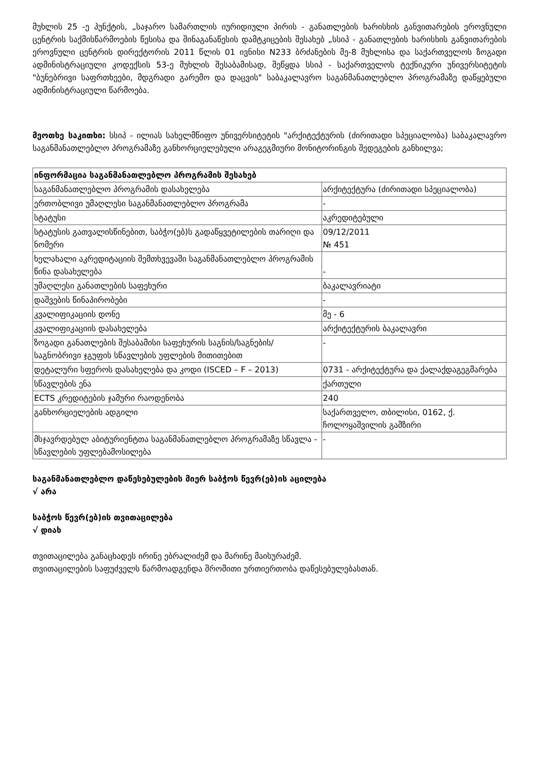მუხლის 25 -ე პუნქტის, „საჯარო სამართლის იურიდიული პირის - განათლების ხარისხის განვითარების ეროვნული ცენტრის საქმისწარმოების წესისა და შინაგანაწესის დამტკიცების შესახებ „სსიპ - განათლების ხარისხის განვითარების ეროვნული ცენტრის დირექტორის 2011 წლის 01 ივნისი N233 ბრძანების მე-8 მუხლისა და საქართველოს ზოგადი ადმინისტრაციული კოდექსის 53-ე მუხლის შესაბამისად, შეწყდა სსიპ - საქართველოს ტექნიკური უნივერსიტეტის "ბუნებრივი საფრთხეები, მდგრადი გარემო და დაცვის" საბაკალავრო საგანმანათლებლო პროგრამაზე დაწყებული ადმინისტრაციული წარმოება.
მეოთხე საკითხი: სსიპ - ილიას სახელმწიფო უნივერსიტეტის "არქიტექტურის (ძირითადი სპეციალობა) საბაკალავრო საგანმანათლებლო პროგრამაზე განხორციელებული არაგეგმიური მონიტორინგის შედეგების განხილვა;
| ინფორმაცია საგანმანათლებლო პროგრამის შესახებ | |
| --- | --- |
| საგანმანათლებლო პროგრამის დასახელება | არქიტექტურა (ძირითადი სპეციალობა) |
| ერთობლივი უმაღლესი საგანმანათლებლო პროგრამა | - |
| სტატუსი | აკრედიტებული |
| სტატუსის გათვალისწინებით, საბჭო(ებ)ს გადაწყვეტილების თარიღი და ნომერი | 09/12/2011 № 451 |
| ხელახალი აკრედიტაციის შემთხვევაში საგანმანათლებლო პროგრამის წინა დასახელება | - |
| უმაღლესი განათლების საფეხური | ბაკალავრიატი |
| დაშვების წინაპირობები | - |
| კვალიფიკაციის დონე | მე - 6 |
| კვალიფიკაციის დასახელება | არქიტექტურის ბაკალავრი |
| ზოგადი განათლების შესაბამისი საფეხურის საგნის/საგნების/საგნობრივი ჯგუფის სწავლების უფლების მითითებით | - |
| დეტალური სფეროს დასახელება და კოდი (ISCED – F – 2013) | 0731 - არქიტექტურა და ქალაქდაგეგმარება |
| სწავლების ენა | ქართული |
| ECTS კრედიტების ჯამური რაოდენობა | 240 |
| განხორციელების ადგილი | საქართველო, თბილისი, 0162, ქ. ჩოლოყაშვილის გამზირი |
| მსჯავრდებულ აბიტურიენტთა საგანმანათლებლო პროგრამაზე სწავლა - სწავლების უფლებამოსილება | - |
საგანმანათლებლო დაწესებულების მიერ საბჭოს წევრ(ებ)ის აცილება
√ არა
საბჭოს წევრ(ებ)ის თვითაცილება
√ დიახ
თვითაცილება განაცხადეს ირინე ებრალიძემ და მარინე მაისურაძემ.
თვითაცილების საფუძველს წარმოადგენდა შრომითი ურთიერთობა დაწესებულებასთან.